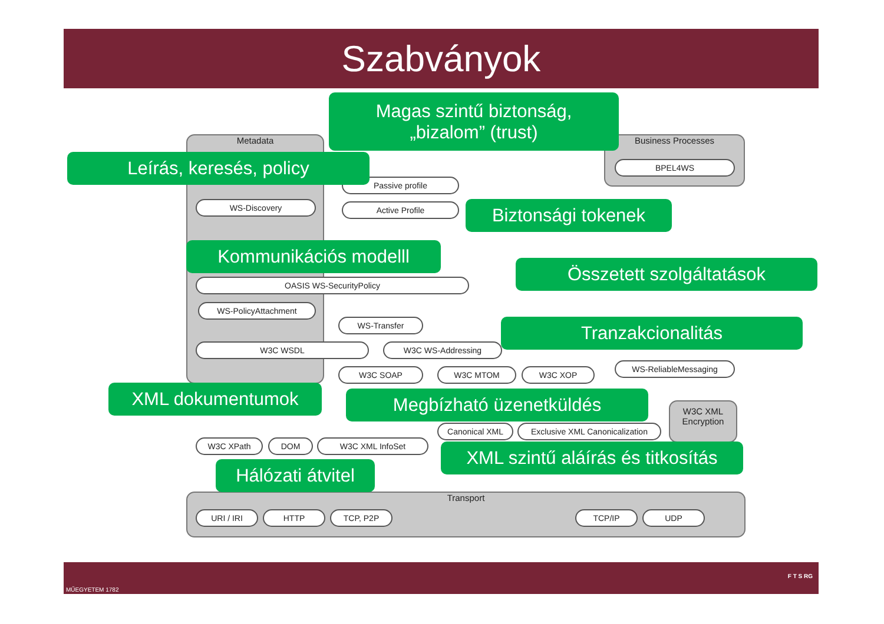Szabványok
Metadata Business Processes
BPEL4WS
WS-Discovery
Passive profile
Active Profile
OASIS WS-SecurityPolicy
WS-PolicyAttachment
WS-Transfer
W3C WSDL W3C WS-Addressing
W3C SOAP W3C MTOM W3C XOP
WS-ReliableMessaging
W3C XPath DOM W3C XML InfoSet
Canonical XML
Exclusive XML Canonicalization
W3C XML Encryption
Transport
URI / IRI HTTP TCP, P2P TCP/IP UDP
Magas szintű biztonság,
„bizalom” (trust)
Leírás, keresés, policy
Biztonsági tokenek
Kommunikációs modelll
Összetett szolgáltatások
Tranzakcionalitás
XML dokumentumok Megbízható üzenetküldés
XML szintű aláírás és titkosítás
Hálózati átvitel
MŰEGYETEM 1782
F T S RG